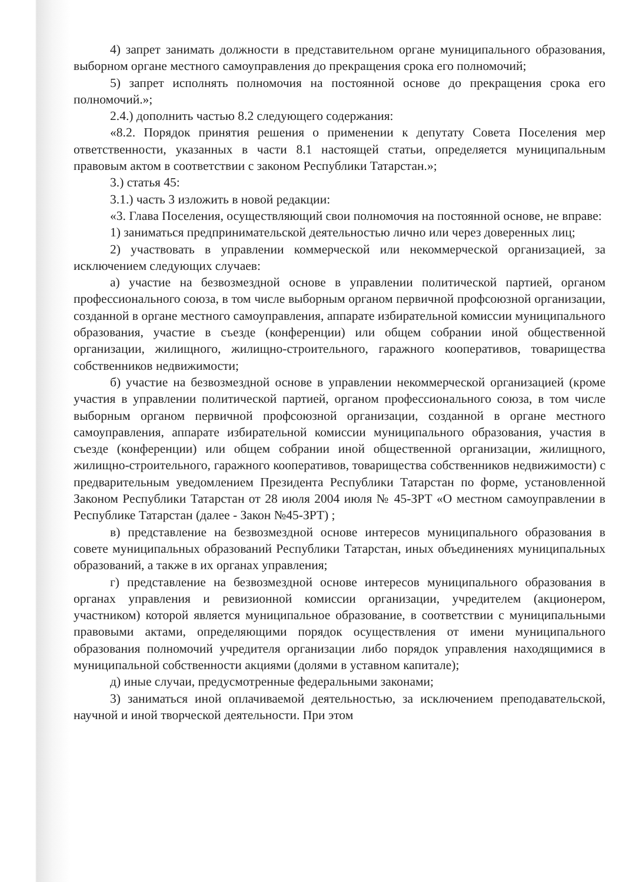4) запрет занимать должности в представительном органе муниципального образования, выборном органе местного самоуправления до прекращения срока его полномочий;
5) запрет исполнять полномочия на постоянной основе до прекращения срока его полномочий.»;
2.4.) дополнить частью 8.2 следующего содержания:
«8.2. Порядок принятия решения о применении к депутату Совета Поселения мер ответственности, указанных в части 8.1 настоящей статьи, определяется муниципальным правовым актом в соответствии с законом Республики Татарстан.»;
3.) статья 45:
3.1.) часть 3 изложить в новой редакции:
«3. Глава Поселения, осуществляющий свои полномочия на постоянной основе, не вправе:
1) заниматься предпринимательской деятельностью лично или через доверенных лиц;
2) участвовать в управлении коммерческой или некоммерческой организацией, за исключением следующих случаев:
а) участие на безвозмездной основе в управлении политической партией, органом профессионального союза, в том числе выборным органом первичной профсоюзной организации, созданной в органе местного самоуправления, аппарате избирательной комиссии муниципального образования, участие в съезде (конференции) или общем собрании иной общественной организации, жилищного, жилищно-строительного, гаражного кооперативов, товарищества собственников недвижимости;
б) участие на безвозмездной основе в управлении некоммерческой организацией (кроме участия в управлении политической партией, органом профессионального союза, в том числе выборным органом первичной профсоюзной организации, созданной в органе местного самоуправления, аппарате избирательной комиссии муниципального образования, участия в съезде (конференции) или общем собрании иной общественной организации, жилищного, жилищно-строительного, гаражного кооперативов, товарищества собственников недвижимости) с предварительным уведомлением Президента Республики Татарстан по форме, установленной Законом Республики Татарстан от 28 июля 2004 июля № 45-ЗРТ «О местном самоуправлении в Республике Татарстан (далее - Закон №45-ЗРТ) ;
в) представление на безвозмездной основе интересов муниципального образования в совете муниципальных образований Республики Татарстан, иных объединениях муниципальных образований, а также в их органах управления;
г) представление на безвозмездной основе интересов муниципального образования в органах управления и ревизионной комиссии организации, учредителем (акционером, участником) которой является муниципальное образование, в соответствии с муниципальными правовыми актами, определяющими порядок осуществления от имени муниципального образования полномочий учредителя организации либо порядок управления находящимися в муниципальной собственности акциями (долями в уставном капитале);
д) иные случаи, предусмотренные федеральными законами;
3) заниматься иной оплачиваемой деятельностью, за исключением преподавательской, научной и иной творческой деятельности. При этом